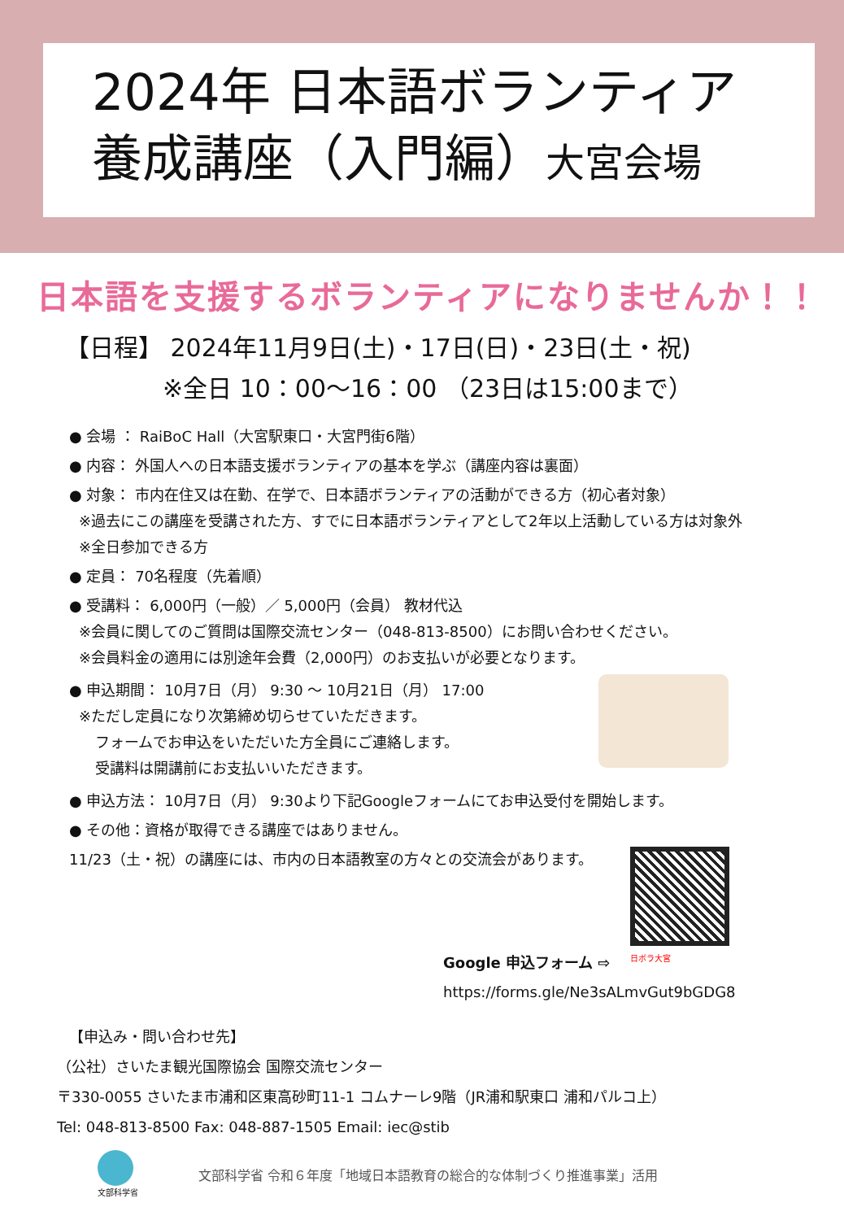2024年 日本語ボランティア
養成講座（入門編）大宮会場
日本語を支援するボランティアになりませんか！！
【日程】 2024年11月9日(土)・17日(日)・23日(土・祝)
※全日 10：00～16：00 （23日は15:00まで）
● 会場 ： RaiBoC Hall（大宮駅東口・大宮門街6階）
● 内容： 外国人への日本語支援ボランティアの基本を学ぶ（講座内容は裏面）
● 対象： 市内在住又は在勤、在学で、日本語ボランティアの活動ができる方（初心者対象）
※過去にこの講座を受講された方、すでに日本語ボランティアとして2年以上活動している方は対象外
※全日参加できる方
● 定員： 70名程度（先着順）
● 受講料： 6,000円（一般）／ 5,000円（会員） 教材代込
※会員に関してのご質問は国際交流センター（048-813-8500）にお問い合わせください。
※会員料金の適用には別途年会費（2,000円）のお支払いが必要となります。
● 申込期間： 10月7日（月） 9:30 ～ 10月21日（月） 17:00
※ただし定員になり次第締め切らせていただきます。
フォームでお申込をいただいた方全員にご連絡します。
受講料は開講前にお支払いいただきます。
● 申込方法： 10月7日（月） 9:30より下記Googleフォームにてお申込受付を開始します。
● その他：資格が取得できる講座ではありません。
11/23（土・祝）の講座には、市内の日本語教室の方々との交流会があります。
Google 申込フォーム ⇨
日ボラ大宮
https://forms.gle/Ne3sALmvGut9bGDG8
【申込み・問い合わせ先】
（公社）さいたま観光国際協会 国際交流センター
〒330-0055 さいたま市浦和区東高砂町11-1 コムナーレ9階（JR浦和駅東口 浦和パルコ上）
Tel: 048-813-8500 Fax: 048-887-1505 Email: iec@stib
文部科学省
文部科学省 令和６年度「地域日本語教育の総合的な体制づくり推進事業」活用